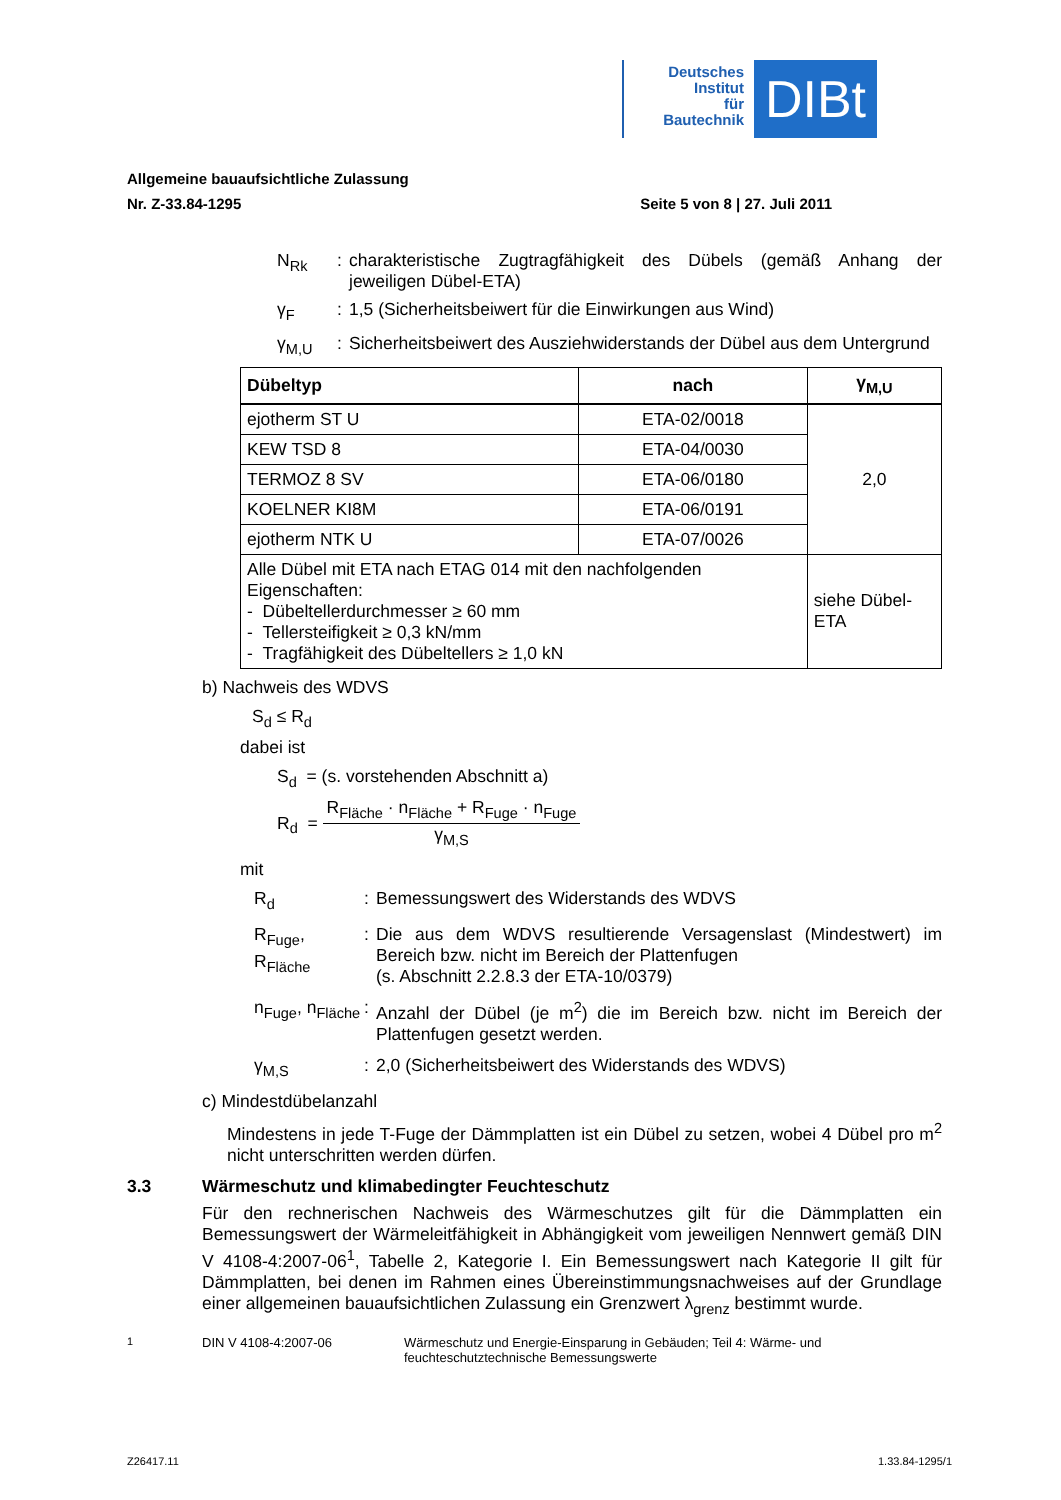Deutsches
Institut
für
Bautechnik
DIBt
Allgemeine bauaufsichtliche Zulassung
Nr. Z-33.84-1295 Seite 5 von 8 | 27. Juli 2011
N<sub>Rk</sub> : charakteristische Zugtragfähigkeit des Dübels (gemäß Anhang der jeweiligen Dübel-ETA)
γ<sub>F</sub> : 1,5 (Sicherheitsbeiwert für die Einwirkungen aus Wind)
γ<sub>M,U</sub> : Sicherheitsbeiwert des Ausziehwiderstands der Dübel aus dem Untergrund
| Dübeltyp | nach | γ<sub>M,U</sub> |
| --- | --- | --- |
| ejotherm ST U | ETA-02/0018 | 2,0 |
| KEW TSD 8 | ETA-04/0030 | |
| TERMOZ 8 SV | ETA-06/0180 | |
| KOELNER KI8M | ETA-06/0191 | |
| ejotherm NTK U | ETA-07/0026 | |
| Alle Dübel mit ETA nach ETAG 014 mit den nachfolgenden Eigenschaften: - Dübeltellerdurchmesser ≥ 60 mm - Tellersteifigkeit ≥ 0,3 kN/mm - Tragfähigkeit des Dübeltellers ≥ 1,0 kN | | siehe Dübel-ETA |
b) Nachweis des WDVS
S<sub>d</sub> ≤ R<sub>d</sub>
dabei ist
S<sub>d</sub> = (s. vorstehenden Abschnitt a)
R<sub>d</sub> =
R<sub>Fläche</sub> · n<sub>Fläche</sub> + R<sub>Fuge</sub> · n<sub>Fuge</sub>
γ<sub>M,S</sub>
mit
R<sub>d</sub> : Bemessungswert des Widerstands des WDVS
R<sub>Fuge</sub>, R<sub>Fläche</sub>
: Die aus dem WDVS resultierende Versagenslast (Mindestwert) im Bereich bzw. nicht im Bereich der Plattenfugen
(s. Abschnitt 2.2.8.3 der ETA-10/0379)
n<sub>Fuge</sub>, n<sub>Fläche</sub>
: Anzahl der Dübel (je m<sup>2</sup>) die im Bereich bzw. nicht im Bereich der Plattenfugen gesetzt werden.
γ<sub>M,S</sub> : 2,0 (Sicherheitsbeiwert des Widerstands des WDVS)
c) Mindestdübelanzahl
Mindestens in jede T-Fuge der Dämmplatten ist ein Dübel zu setzen, wobei 4 Dübel pro m<sup>2</sup> nicht unterschritten werden dürfen.
3.3 Wärmeschutz und klimabedingter Feuchteschutz
Für den rechnerischen Nachweis des Wärmeschutzes gilt für die Dämmplatten ein Bemessungswert der Wärmeleitfähigkeit in Abhängigkeit vom jeweiligen Nennwert gemäß DIN V 4108-4:2007-06<sup>1</sup>, Tabelle 2, Kategorie I. Ein Bemessungswert nach Kategorie II gilt für Dämmplatten, bei denen im Rahmen eines Übereinstimmungsnachweises auf der Grundlage einer allgemeinen bauaufsichtlichen Zulassung ein Grenzwert λ<sub>grenz</sub> bestimmt wurde.
<sup>1</sup> DIN V 4108-4:2007-06 Wärmeschutz und Energie-Einsparung in Gebäuden; Teil 4: Wärme- und feuchteschutztechnische Bemessungswerte
Z26417.11 1.33.84-1295/1